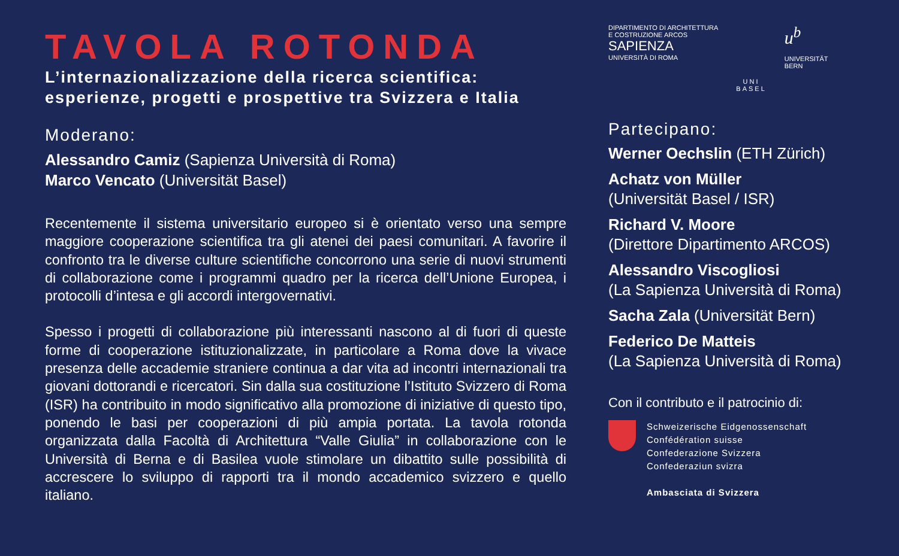TAVOLA ROTONDA
L’internazionalizzazione della ricerca scientifica:
esperienze, progetti e prospettive tra Svizzera e Italia
Moderano:
Alessandro Camiz (Sapienza Università di Roma)
Marco Vencato (Universität Basel)
Recentemente il sistema universitario europeo si è orientato verso una sempre maggiore cooperazione scientifica tra gli atenei dei paesi comunitari. A favorire il confronto tra le diverse culture scientifiche concorrono una serie di nuovi strumenti di collaborazione come i programmi quadro per la ricerca dell’Unione Europea, i protocolli d’intesa e gli accordi intergovernativi.
Spesso i progetti di collaborazione più interessanti nascono al di fuori di queste forme di cooperazione istituzionalizzate, in particolare a Roma dove la vivace presenza delle accademie straniere continua a dar vita ad incontri internazionali tra giovani dottorandi e ricercatori. Sin dalla sua costituzione l’Istituto Svizzero di Roma (ISR) ha contribuito in modo significativo alla promozione di iniziative di questo tipo, ponendo le basi per cooperazioni di più ampia portata. La tavola rotonda organizzata dalla Facoltà di Architettura “Valle Giulia” in collaborazione con le Università di Berna e di Basilea vuole stimolare un dibattito sulle possibilità di accrescere lo sviluppo di rapporti tra il mondo accademico svizzero e quello italiano.
DIPARTIMENTO DI ARCHITETTURA
E COSTRUZIONE ARCOS
SAPIENZA
UNIVERSITÀ DI ROMA
UNI
BASEL
u<sup>b</sup>
UNIVERSITÄT
BERN
Partecipano:
Werner Oechslin (ETH Zürich)
Achatz von Müller
(Universität Basel / ISR)
Richard V. Moore
(Direttore Dipartimento ARCOS)
Alessandro Viscogliosi
(La Sapienza Università di Roma)
Sacha Zala (Universität Bern)
Federico De Matteis
(La Sapienza Università di Roma)
Con il contributo e il patrocinio di:
Schweizerische Eidgenossenschaft
Confédération suisse
Confederazione Svizzera
Confederaziun svizra
Ambasciata di Svizzera